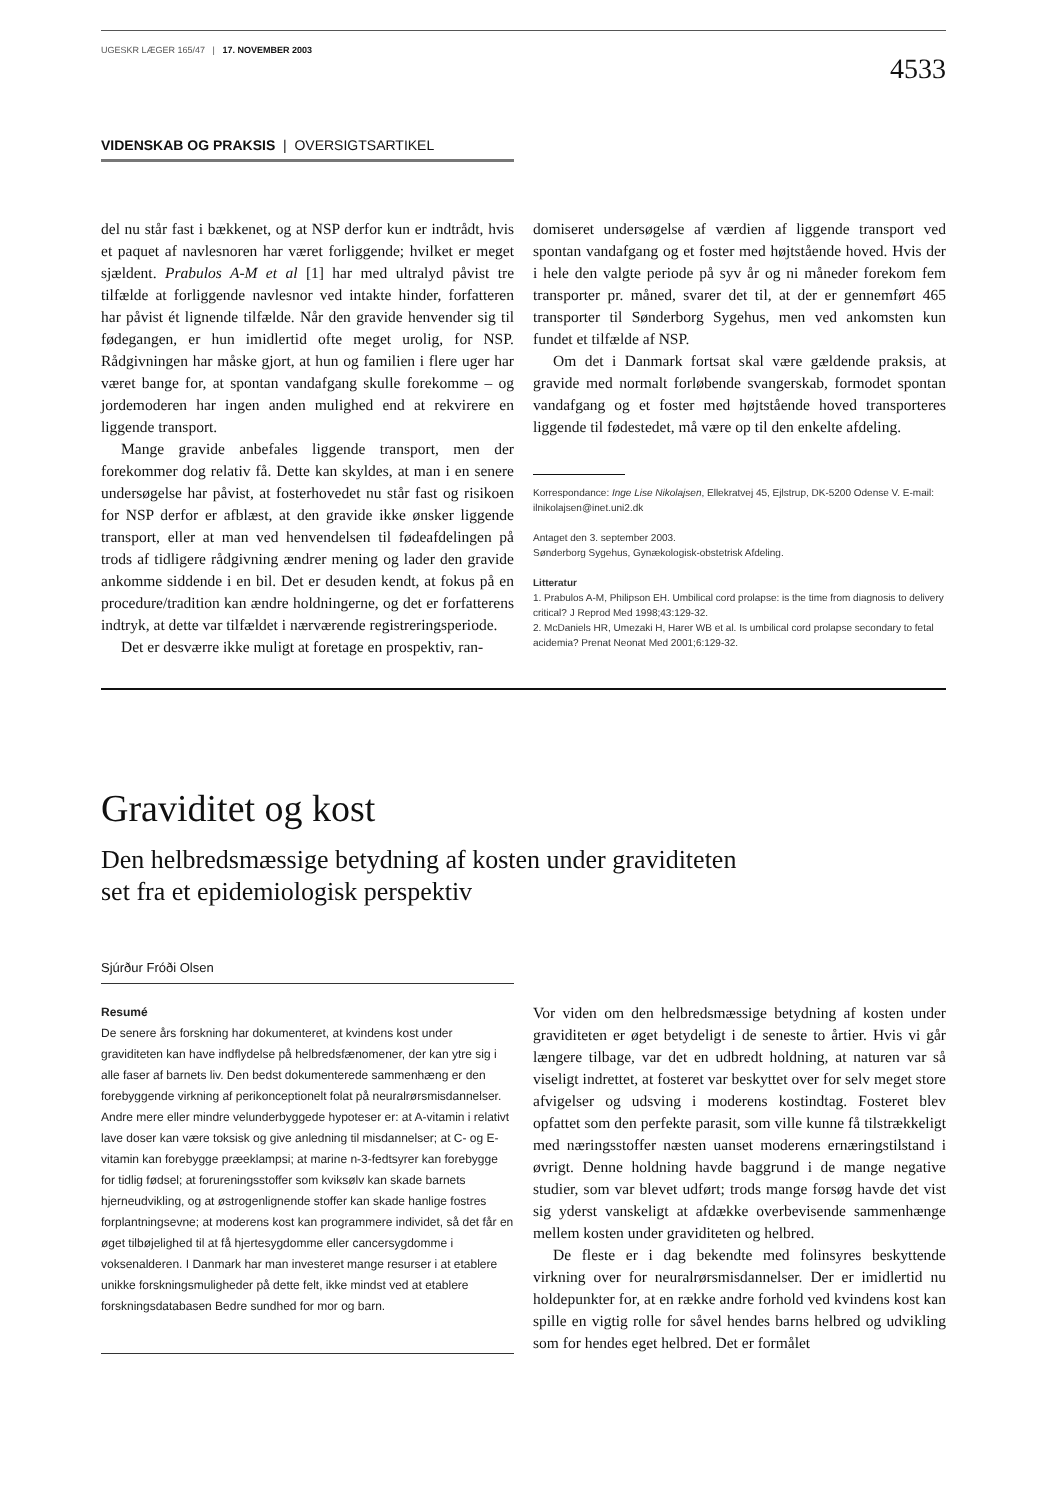UGESKR LÆGER 165/47 | 17. NOVEMBER 2003
4533
VIDENSKAB OG PRAKSIS | OVERSIGTSARTIKEL
del nu står fast i bækkenet, og at NSP derfor kun er indtrådt, hvis et paquet af navlesnoren har været forliggende; hvilket er meget sjældent. Prabulos A-M et al [1] har med ultralyd påvist tre tilfælde at forliggende navlesnor ved intakte hinder, forfatteren har påvist ét lignende tilfælde. Når den gravide henvender sig til fødegangen, er hun imidlertid ofte meget urolig, for NSP. Rådgivningen har måske gjort, at hun og familien i flere uger har været bange for, at spontan vandafgang skulle forekomme – og jordemoderen har ingen anden mulighed end at rekvirere en liggende transport.
Mange gravide anbefales liggende transport, men der forekommer dog relativ få. Dette kan skyldes, at man i en senere undersøgelse har påvist, at fosterhovedet nu står fast og risikoen for NSP derfor er afblæst, at den gravide ikke ønsker liggende transport, eller at man ved henvendelsen til fødeafdelingen på trods af tidligere rådgivning ændrer mening og lader den gravide ankomme siddende i en bil. Det er desuden kendt, at fokus på en procedure/tradition kan ændre holdningerne, og det er forfatterens indtryk, at dette var tilfældet i nærværende registreringsperiode.
Det er desværre ikke muligt at foretage en prospektiv, ran-
domiseret undersøgelse af værdien af liggende transport ved spontan vandafgang og et foster med højtstående hoved. Hvis der i hele den valgte periode på syv år og ni måneder forekom fem transporter pr. måned, svarer det til, at der er gennemført 465 transporter til Sønderborg Sygehus, men ved ankomsten kun fundet et tilfælde af NSP.
Om det i Danmark fortsat skal være gældende praksis, at gravide med normalt forløbende svangerskab, formodet spontan vandafgang og et foster med højtstående hoved transporteres liggende til fødestedet, må være op til den enkelte afdeling.
Korrespondance: Inge Lise Nikolajsen, Ellekratvej 45, Ejlstrup, DK-5200 Odense V. E-mail: ilnikolajsen@inet.uni2.dk
Antaget den 3. september 2003.
Sønderborg Sygehus, Gynækologisk-obstetrisk Afdeling.
Litteratur
1. Prabulos A-M, Philipson EH. Umbilical cord prolapse: is the time from diagnosis to delivery critical? J Reprod Med 1998;43:129-32.
2. McDaniels HR, Umezaki H, Harer WB et al. Is umbilical cord prolapse secondary to fetal acidemia? Prenat Neonat Med 2001;6:129-32.
Graviditet og kost
Den helbredsmæssige betydning af kosten under graviditeten
set fra et epidemiologisk perspektiv
Sjúrður Fróði Olsen
Resumé
De senere års forskning har dokumenteret, at kvindens kost under graviditeten kan have indflydelse på helbredsfænomener, der kan ytre sig i alle faser af barnets liv. Den bedst dokumenterede sammenhæng er den forebyggende virkning af perikonceptionelt folat på neuralrørsmisdannelser. Andre mere eller mindre velunderbyggede hypoteser er: at A-vitamin i relativt lave doser kan være toksisk og give anledning til misdannelser; at C- og E-vitamin kan forebygge præeklampsi; at marine n-3-fedtsyrer kan forebygge for tidlig fødsel; at forureningsstoffer som kviksølv kan skade barnets hjerneudvikling, og at østrogenlignende stoffer kan skade hanlige fostres forplantningsevne; at moderens kost kan programmere individet, så det får en øget tilbøjelighed til at få hjertesygdomme eller cancersygdomme i voksenalderen. I Danmark har man investeret mange resurser i at etablere unikke forskningsmuligheder på dette felt, ikke mindst ved at etablere forskningsdatabasen Bedre sundhed for mor og barn.
Vor viden om den helbredsmæssige betydning af kosten under graviditeten er øget betydeligt i de seneste to årtier. Hvis vi går længere tilbage, var det en udbredt holdning, at naturen var så viseligt indrettet, at fosteret var beskyttet over for selv meget store afvigelser og udsving i moderens kostindtag. Fosteret blev opfattet som den perfekte parasit, som ville kunne få tilstrækkeligt med næringsstoffer næsten uanset moderens ernæringstilstand i øvrigt. Denne holdning havde baggrund i de mange negative studier, som var blevet udført; trods mange forsøg havde det vist sig yderst vanskeligt at afdække overbevisende sammenhænge mellem kosten under graviditeten og helbred.
De fleste er i dag bekendte med folinsyres beskyttende virkning over for neuralrørsmisdannelser. Der er imidlertid nu holdepunkter for, at en række andre forhold ved kvindens kost kan spille en vigtig rolle for såvel hendes barns helbred og udvikling som for hendes eget helbred. Det er formålet